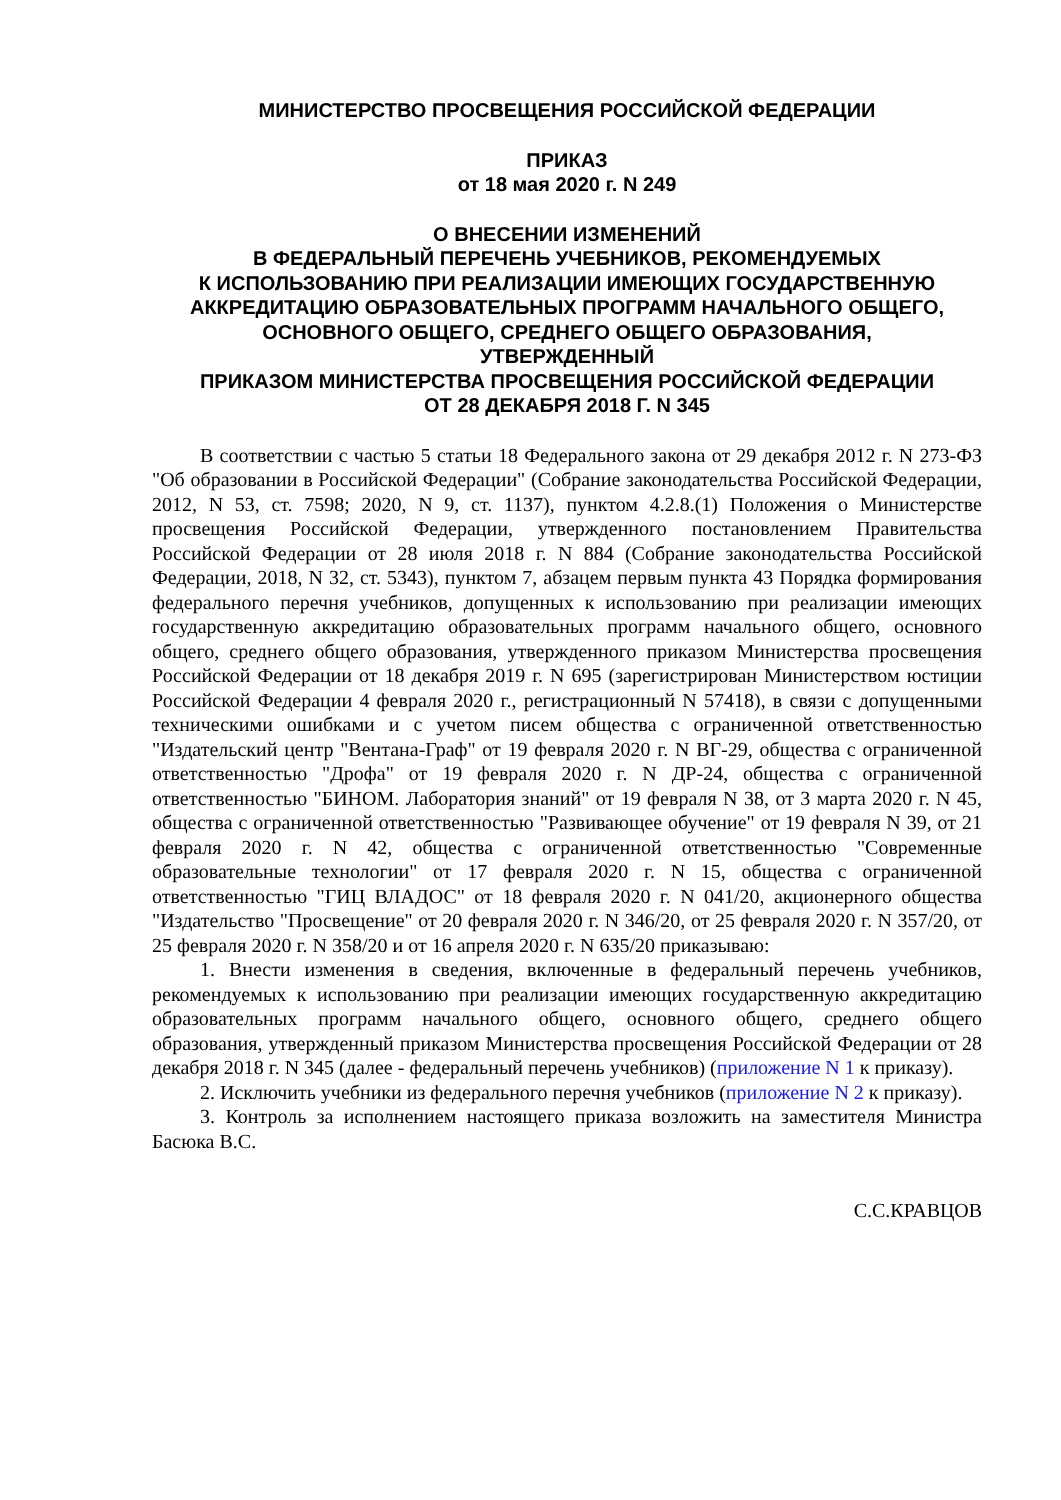МИНИСТЕРСТВО ПРОСВЕЩЕНИЯ РОССИЙСКОЙ ФЕДЕРАЦИИ
ПРИКАЗ
от 18 мая 2020 г. N 249
О ВНЕСЕНИИ ИЗМЕНЕНИЙ
В ФЕДЕРАЛЬНЫЙ ПЕРЕЧЕНЬ УЧЕБНИКОВ, РЕКОМЕНДУЕМЫХ
К ИСПОЛЬЗОВАНИЮ ПРИ РЕАЛИЗАЦИИ ИМЕЮЩИХ ГОСУДАРСТВЕННУЮ
АККРЕДИТАЦИЮ ОБРАЗОВАТЕЛЬНЫХ ПРОГРАММ НАЧАЛЬНОГО ОБЩЕГО,
ОСНОВНОГО ОБЩЕГО, СРЕДНЕГО ОБЩЕГО ОБРАЗОВАНИЯ,
УТВЕРЖДЕННЫЙ
ПРИКАЗОМ МИНИСТЕРСТВА ПРОСВЕЩЕНИЯ РОССИЙСКОЙ ФЕДЕРАЦИИ
ОТ 28 ДЕКАБРЯ 2018 Г. N 345
В соответствии с частью 5 статьи 18 Федерального закона от 29 декабря 2012 г. N 273-ФЗ "Об образовании в Российской Федерации" (Собрание законодательства Российской Федерации, 2012, N 53, ст. 7598; 2020, N 9, ст. 1137), пунктом 4.2.8.(1) Положения о Министерстве просвещения Российской Федерации, утвержденного постановлением Правительства Российской Федерации от 28 июля 2018 г. N 884 (Собрание законодательства Российской Федерации, 2018, N 32, ст. 5343), пунктом 7, абзацем первым пункта 43 Порядка формирования федерального перечня учебников, допущенных к использованию при реализации имеющих государственную аккредитацию образовательных программ начального общего, основного общего, среднего общего образования, утвержденного приказом Министерства просвещения Российской Федерации от 18 декабря 2019 г. N 695 (зарегистрирован Министерством юстиции Российской Федерации 4 февраля 2020 г., регистрационный N 57418), в связи с допущенными техническими ошибками и с учетом писем общества с ограниченной ответственностью "Издательский центр "Вентана-Граф" от 19 февраля 2020 г. N ВГ-29, общества с ограниченной ответственностью "Дрофа" от 19 февраля 2020 г. N ДР-24, общества с ограниченной ответственностью "БИНОМ. Лаборатория знаний" от 19 февраля N 38, от 3 марта 2020 г. N 45, общества с ограниченной ответственностью "Развивающее обучение" от 19 февраля N 39, от 21 февраля 2020 г. N 42, общества с ограниченной ответственностью "Современные образовательные технологии" от 17 февраля 2020 г. N 15, общества с ограниченной ответственностью "ГИЦ ВЛАДОС" от 18 февраля 2020 г. N 041/20, акционерного общества "Издательство "Просвещение" от 20 февраля 2020 г. N 346/20, от 25 февраля 2020 г. N 357/20, от 25 февраля 2020 г. N 358/20 и от 16 апреля 2020 г. N 635/20 приказываю:
1. Внести изменения в сведения, включенные в федеральный перечень учебников, рекомендуемых к использованию при реализации имеющих государственную аккредитацию образовательных программ начального общего, основного общего, среднего общего образования, утвержденный приказом Министерства просвещения Российской Федерации от 28 декабря 2018 г. N 345 (далее - федеральный перечень учебников) (приложение N 1 к приказу).
2. Исключить учебники из федерального перечня учебников (приложение N 2 к приказу).
3. Контроль за исполнением настоящего приказа возложить на заместителя Министра Басюка В.С.
С.С.КРАВЦОВ